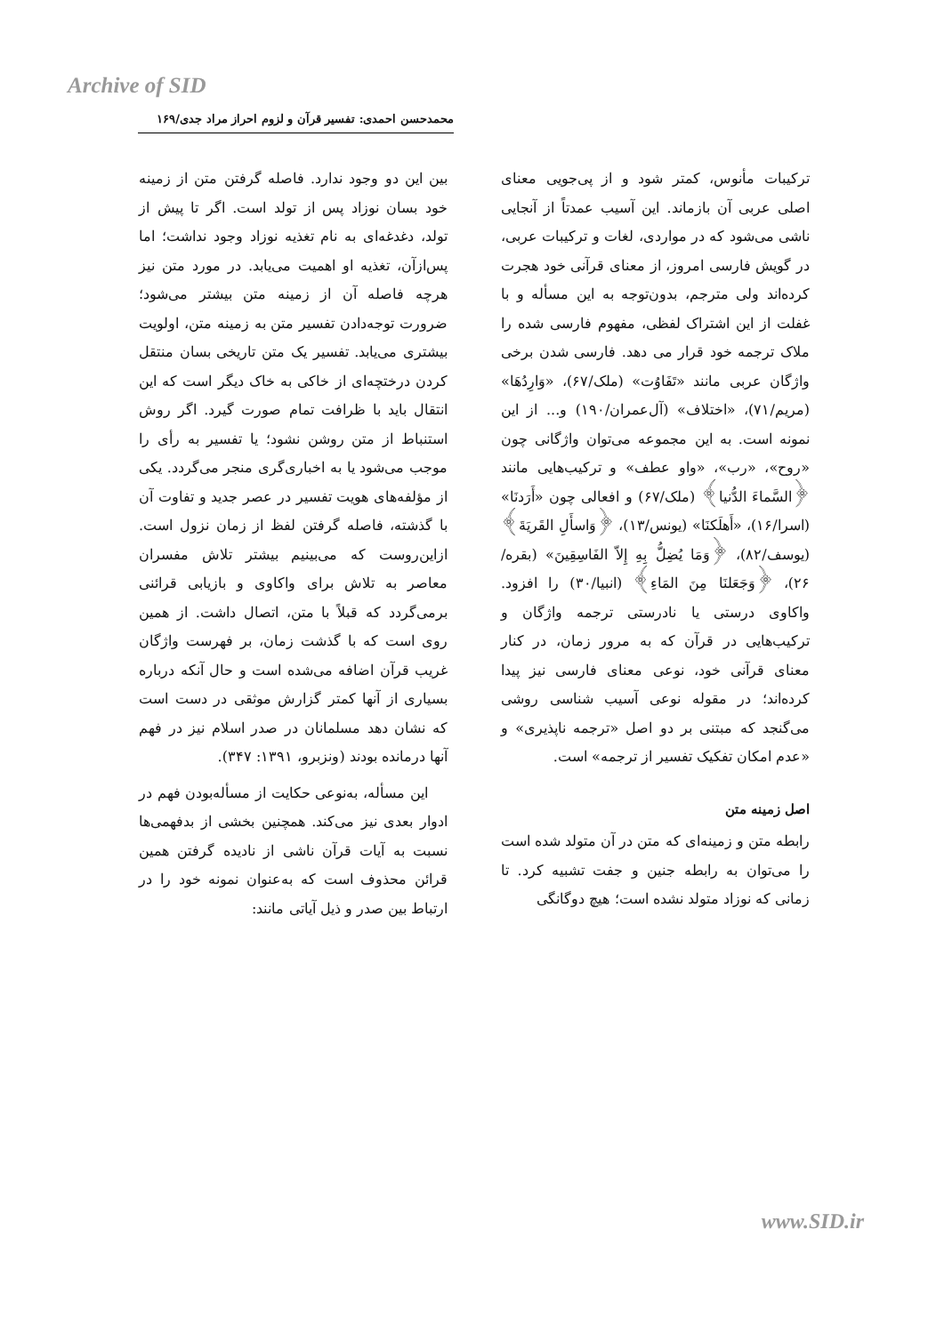Archive of SID
محمدحسن احمدی: تفسیر قرآن و لزوم احراز مراد جدی/۱۶۹
ترکیبات مأنوس، کمتر شود و از پی‌جویی معنای اصلی عربی آن بازماند. این آسیب عمدتاً از آنجایی ناشی می‌شود که در مواردی، لغات و ترکیبات عربی، در گویش فارسی امروز، از معنای قرآنی خود هجرت کرده‌اند ولی مترجم، بدون‌توجه به این مسأله و با غفلت از این اشتراک لفظی، مفهوم فارسی شده را ملاک ترجمه خود قرار می دهد. فارسی شدن برخی واژگان عربی مانند «تَفَاوُت» (ملک/۶۷)، «وَارِدُهَا» (مریم/۷۱)، «اختلاف» (آل‌عمران/۱۹۰) و... از این نمونه است. به این مجموعه می‌توان واژگانی چون «روح»، «رب»، «واو عطف» و ترکیب‌هایی مانند ﴿السَّماءَ الدُّنیا﴾ (ملک/۶۷) و افعالی چون «أَرَدنَا» (اسرا/۱۶)، «أَهلَكنَا» (یونس/۱۳)، ﴿وَاسأَلِ القَريَةَ﴾ (یوسف/۸۲)، ﴿وَمَا يُضِلُّ بِهِ إِلاّ الفَاسِقِينَ» (بقره/۲۶)، ﴿وَجَعَلنَا مِنَ المَاءِ﴾ (انبیا/۳۰) را افزود. واکاوی درستی یا نادرستی ترجمه واژگان و ترکیب‌هایی در قرآن که به مرور زمان، در کنار معنای قرآنی خود، نوعی معنای فارسی نیز پیدا کرده‌اند؛ در مقوله نوعی آسیب شناسی روشی می‌گنجد که مبتنی بر دو اصل «ترجمه ناپذیری» و «عدم امکان تفکیک تفسیر از ترجمه» است.
اصل زمینه متن
رابطه متن و زمینه‌ای که متن در آن متولد شده است را می‌توان به رابطه جنین و جفت تشبیه کرد. تا زمانی که نوزاد متولد نشده است؛ هیچ دوگانگی
بین این دو وجود ندارد. فاصله گرفتن متن از زمینه خود بسان نوزاد پس از تولد است. اگر تا پیش از تولد، دغدغه‌ای به نام تغذیه نوزاد وجود نداشت؛ اما پس‌ازآن، تغذیه او اهمیت می‌یابد. در مورد متن نیز هرچه فاصله آن از زمینه متن بیشتر می‌شود؛ ضرورت توجه‌دادن تفسیر متن به زمینه متن، اولویت بیشتری می‌یابد. تفسیر یک متن تاریخی بسان منتقل کردن درختچه‌ای از خاکی به خاک دیگر است که این انتقال باید با ظرافت تمام صورت گیرد. اگر روش استنباط از متن روشن نشود؛ یا تفسیر به رأی را موجب می‌شود یا به اخباری‌گری منجر می‌گردد. یکی از مؤلفه‌های هویت تفسیر در عصر جدید و تفاوت آن با گذشته، فاصله گرفتن لفظ از زمان نزول است. ازاین‌روست که می‌بینیم بیشتر تلاش مفسران معاصر به تلاش برای واکاوی و بازیابی قرائنی برمی‌گردد که قبلاً با متن، اتصال داشت. از همین روی است که با گذشت زمان، بر فهرست واژگان غریب قرآن اضافه می‌شده است و حال آنکه درباره بسیاری از آنها کمتر گزارش موثقی در دست است که نشان دهد مسلمانان در صدر اسلام نیز در فهم آنها درمانده بودند (ونزبرو، ۱۳۹۱: ۳۴۷).
این مسأله، به‌نوعی حکایت از مسأله‌بودن فهم در ادوار بعدی نیز می‌کند. همچنین بخشی از بدفهمی‌ها نسبت به آیات قرآن ناشی از نادیده گرفتن همین قرائن محذوف است که به‌عنوان نمونه خود را در ارتباط بین صدر و ذیل آیاتی مانند:
www.SID.ir